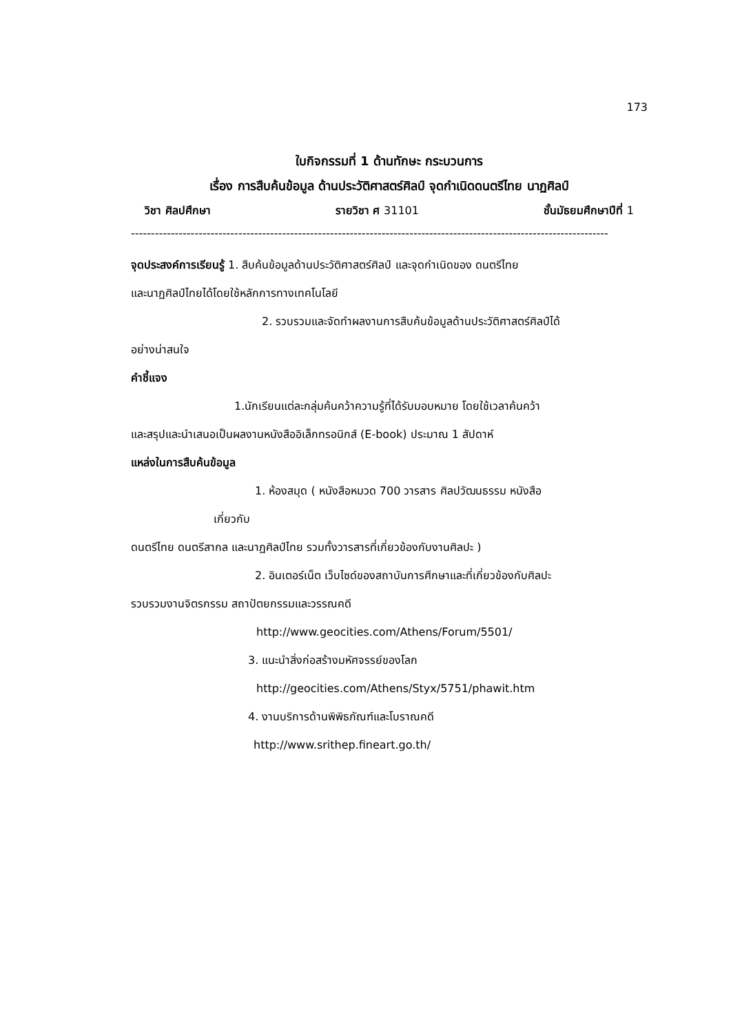173
ใบกิจกรรมที่ 1 ด้านทักษะ กระบวนการ
เรื่อง การสืบค้นข้อมูล ด้านประวัติศาสตร์ศิลป์ จุดกำเนิดดนตรีไทย นาฏศิลป์
วิชา ศิลปศึกษา รายวิชา ศ 31101 ชั้นมัธยมศึกษาปีที่ 1
------------------------------------------------------------------------------------------------------------------------
จุดประสงค์การเรียนรู้ 1. สืบค้นข้อมูลด้านประวัติศาสตร์ศิลป์ และจุดกำเนิดของ ดนตรีไทย
และนาฏศิลป์ไทยได้โดยใช้หลักการทางเทคโนโลยี
2. รวบรวมและจัดทำผลงานการสืบค้นข้อมูลด้านประวัติศาสตร์ศิลป์ได้
อย่างน่าสนใจ
คำชี้แจง
1.นักเรียนแต่ละกลุ่มค้นคว้าความรู้ที่ได้รับมอบหมาย โดยใช้เวลาค้นคว้า
และสรุปและนำเสนอเป็นผลงานหนังสืออิเล็กทรอนิกส์ (E-book) ประมาณ 1 สัปดาห์
แหล่งในการสืบค้นข้อมูล
1. ห้องสมุด ( หนังสือหมวด 700 วารสาร ศิลปวัฒนธรรม หนังสือ
เกี่ยวกับ
ดนตรีไทย ดนตรีสากล และนาฏศิลป์ไทย รวมทั้งวารสารที่เกี่ยวข้องกับงานศิลปะ )
2. อินเตอร์เน็ต เว็บไซด์ของสถาบันการศึกษาและที่เกี่ยวข้องกับศิลปะ
รวบรวมงานจิตรกรรม สถาปัตยกรรมและวรรณคดี
http://www.geocities.com/Athens/Forum/5501/
3. แนะนำสิ่งก่อสร้างมหัศจรรย์ของโลก
http://geocities.com/Athens/Styx/5751/phawit.htm
4. งานบริการด้านพิพิธภัณฑ์และโบราณคดี
http://www.srithep.fineart.go.th/